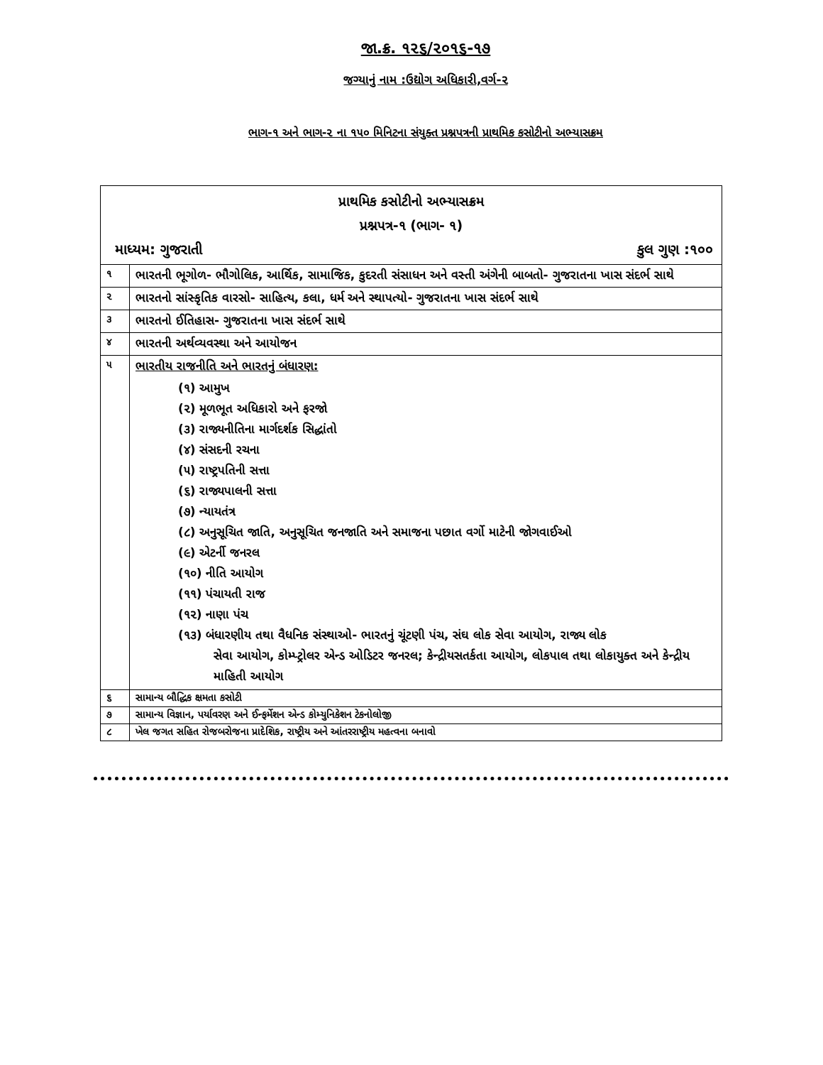જા.ક્ર. ૧૨૬/૨૦૧૬-૧૭
જગ્યાનું નામ :ઉદ્યોગ અધિકારી,વર્ગ-૨
ભાગ-૧ અને ભાગ-૨ ના ૧૫૦ મિનિટના સંયુક્ત પ્રશ્નપત્રની પ્રાથમિક કસોટીનો અભ્યાસક્રમ
| પ્રાથમિક કસોટીનો અભ્યાસક્રમ પ્રશ્નપત્ર-૧ (ભાગ- ૧) માધ્યમ: ગુજરાતી કુલ ગુણ :૧૦૦ | |
| ૧ | ભારતની ભૂગોળ- ભૌગોલિક, આર્થિક, સામાજિક, કુદરતી સંસાધન અને વસ્તી અંગેની બાબતો- ગુજરાતના ખાસ સંદર્ભ સાથે |
| ૨ | ભારતનો સાંસ્કૃતિક વારસો- સાહિત્ય, કલા, ધર્મ અને સ્થાપત્યો- ગુજરાતના ખાસ સંદર્ભ સાથે |
| ૩ | ભારતનો ઈતિહાસ- ગુજરાતના ખાસ સંદર્ભ સાથે |
| ૪ | ભારતની અર્થવ્યવસ્થા અને આયોજન |
| ૫ | ભારતીય રાજનીતિ અને ભારતનું બંધારણ: (૧) આમુખ (૨) મૂળભૂત અધિકારો અને ફરજો (૩) રાજ્યનીતિના માર્ગદર્શક સિદ્ધાંતો (૪) સંસદની રચના (૫) રાષ્ટ્રપતિની સત્તા (૬) રાજ્યપાલની સત્તા (૭) ન્યાયતંત્ર (૮) અનુસૂચિત જાતિ, અનુસૂચિત જનજાતિ અને સમાજના પછાત વર્ગો માટેની જોગવાઈઓ (૯) એટર્ની જનરલ (૧૦) નીતિ આયોગ (૧૧) પંચાયતી રાજ (૧૨) નાણા પંચ (૧૩) બંધારણીય તથા વૈધનિક સંસ્થાઓ- ભારતનું ચૂંટણી પંચ, સંઘ લોક સેવા આયોગ, રાજ્ય લોક સેવા આયોગ, કોમ્પ્ટ્રોલર એન્ડ ઓડિટર જનરલ; કેન્દ્રીયસતર્કતા આયોગ, લોકપાલ તથા લોકાયુક્ત અને કેન્દ્રીય માહિતી આયોગ |
| ૬ | સામાન્ય બૌદ્ધિક ક્ષમતા કસોટી |
| ૭ | સામાન્ય વિજ્ઞાન, પર્યાવરણ અને ઈન્ફર્મેશન એન્ડ કોમ્યુનિકેશન ટેકનોલોજી |
| ૮ | ખેલ જગત સહિત રોજબરોજના પ્રાદેશિક, રાષ્ટ્રીય અને આંતરરાષ્ટ્રીય મહત્વના બનાવો |